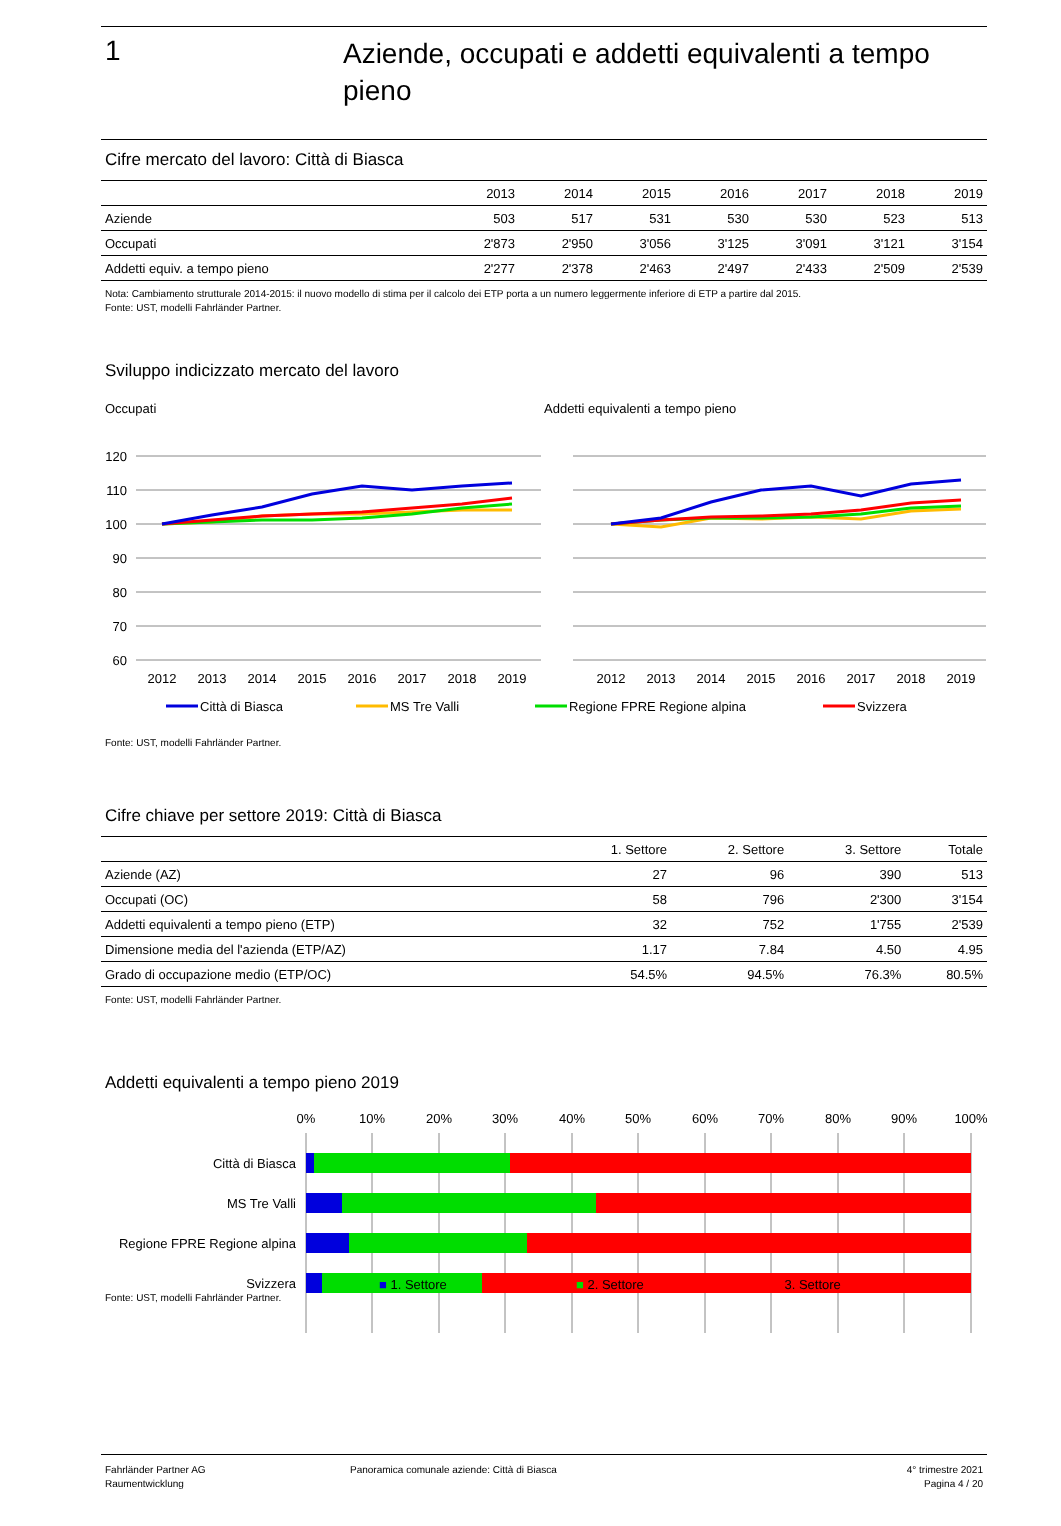1
Aziende, occupati e addetti equivalenti a tempo pieno
Cifre mercato del lavoro: Città di Biasca
| | 2013 | 2014 | 2015 | 2016 | 2017 | 2018 | 2019 |
| --- | --- | --- | --- | --- | --- | --- | --- |
| Aziende | 503 | 517 | 531 | 530 | 530 | 523 | 513 |
| Occupati | 2'873 | 2'950 | 3'056 | 3'125 | 3'091 | 3'121 | 3'154 |
| Addetti equiv. a tempo pieno | 2'277 | 2'378 | 2'463 | 2'497 | 2'433 | 2'509 | 2'539 |
Nota: Cambiamento strutturale 2014-2015: il nuovo modello di stima per il calcolo dei ETP porta a un numero leggermente inferiore di ETP a partire dal 2015.
Fonte: UST, modelli Fahrländer Partner.
Sviluppo indicizzato mercato del lavoro
Occupati Addetti equivalenti a tempo pieno
120
110
100
90
80
70
60
2012
2013
2014
2015
2016
2017
2018
2019
2012
2013
2014
2015
2016
2017
2018
2019
Città di Biasca
MS Tre Valli
Regione FPRE Regione alpina
Svizzera
Fonte: UST, modelli Fahrländer Partner.
Cifre chiave per settore 2019: Città di Biasca
| | 1. Settore | 2. Settore | 3. Settore | Totale |
| --- | --- | --- | --- | --- |
| Aziende (AZ) | 27 | 96 | 390 | 513 |
| Occupati (OC) | 58 | 796 | 2'300 | 3'154 |
| Addetti equivalenti a tempo pieno (ETP) | 32 | 752 | 1'755 | 2'539 |
| Dimensione media del l'azienda (ETP/AZ) | 1.17 | 7.84 | 4.50 | 4.95 |
| Grado di occupazione medio (ETP/OC) | 54.5% | 94.5% | 76.3% | 80.5% |
Fonte: UST, modelli Fahrländer Partner.
Addetti equivalenti a tempo pieno 2019
0%
10%
20%
30%
40%
50%
60%
70%
80%
90%
100%
Città di Biasca
MS Tre Valli
Regione FPRE Regione alpina
Svizzera
Fonte: UST, modelli Fahrländer Partner.
■ 1. Settore ■ 2. Settore ■ 3. Settore
Fahrländer Partner AG
Raumentwicklung
Panoramica comunale aziende: Città di Biasca
4° trimestre 2021
Pagina 4 / 20